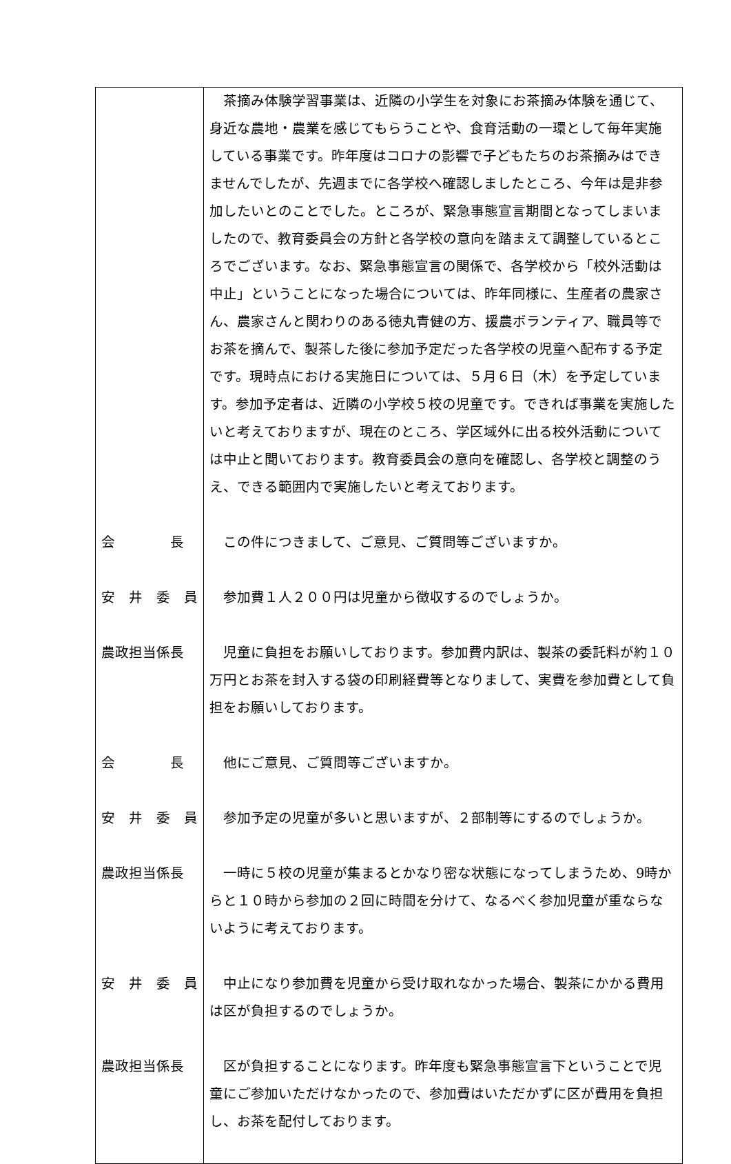| | 茶摘み体験学習事業は、近隣の小学生を対象にお茶摘み体験を通じて、身近な農地・農業を感じてもらうことや、食育活動の一環として毎年実施している事業です。昨年度はコロナの影響で子どもたちのお茶摘みはできませんでしたが、先週までに各学校へ確認しましたところ、今年は是非参加したいとのことでした。ところが、緊急事態宣言期間となってしまいましたので、教育委員会の方針と各学校の意向を踏まえて調整しているところでございます。なお、緊急事態宣言の関係で、各学校から「校外活動は中止」ということになった場合については、昨年同様に、生産者の農家さん、農家さんと関わりのある徳丸青健の方、援農ボランティア、職員等でお茶を摘んで、製茶した後に参加予定だった各学校の児童へ配布する予定です。現時点における実施日については、５月６日（木）を予定しています。参加予定者は、近隣の小学校５校の児童です。できれば事業を実施したいと考えておりますが、現在のところ、学区域外に出る校外活動については中止と聞いております。教育委員会の意向を確認し、各学校と調整のうえ、できる範囲内で実施したいと考えております。 |
| 会 長 | この件につきまして、ご意見、ご質問等ございますか。 |
| 安 井 委 員 | 参加費１人２００円は児童から徴収するのでしょうか。 |
| 農政担当係長 | 児童に負担をお願いしております。参加費内訳は、製茶の委託料が約１０万円とお茶を封入する袋の印刷経費等となりまして、実費を参加費として負担をお願いしております。 |
| 会 長 | 他にご意見、ご質問等ございますか。 |
| 安 井 委 員 | 参加予定の児童が多いと思いますが、２部制等にするのでしょうか。 |
| 農政担当係長 | 一時に５校の児童が集まるとかなり密な状態になってしまうため、9時からと１０時から参加の２回に時間を分けて、なるべく参加児童が重ならないように考えております。 |
| 安 井 委 員 | 中止になり参加費を児童から受け取れなかった場合、製茶にかかる費用は区が負担するのでしょうか。 |
| 農政担当係長 | 区が負担することになります。昨年度も緊急事態宣言下ということで児童にご参加いただけなかったので、参加費はいただかずに区が費用を負担し、お茶を配付しております。 |